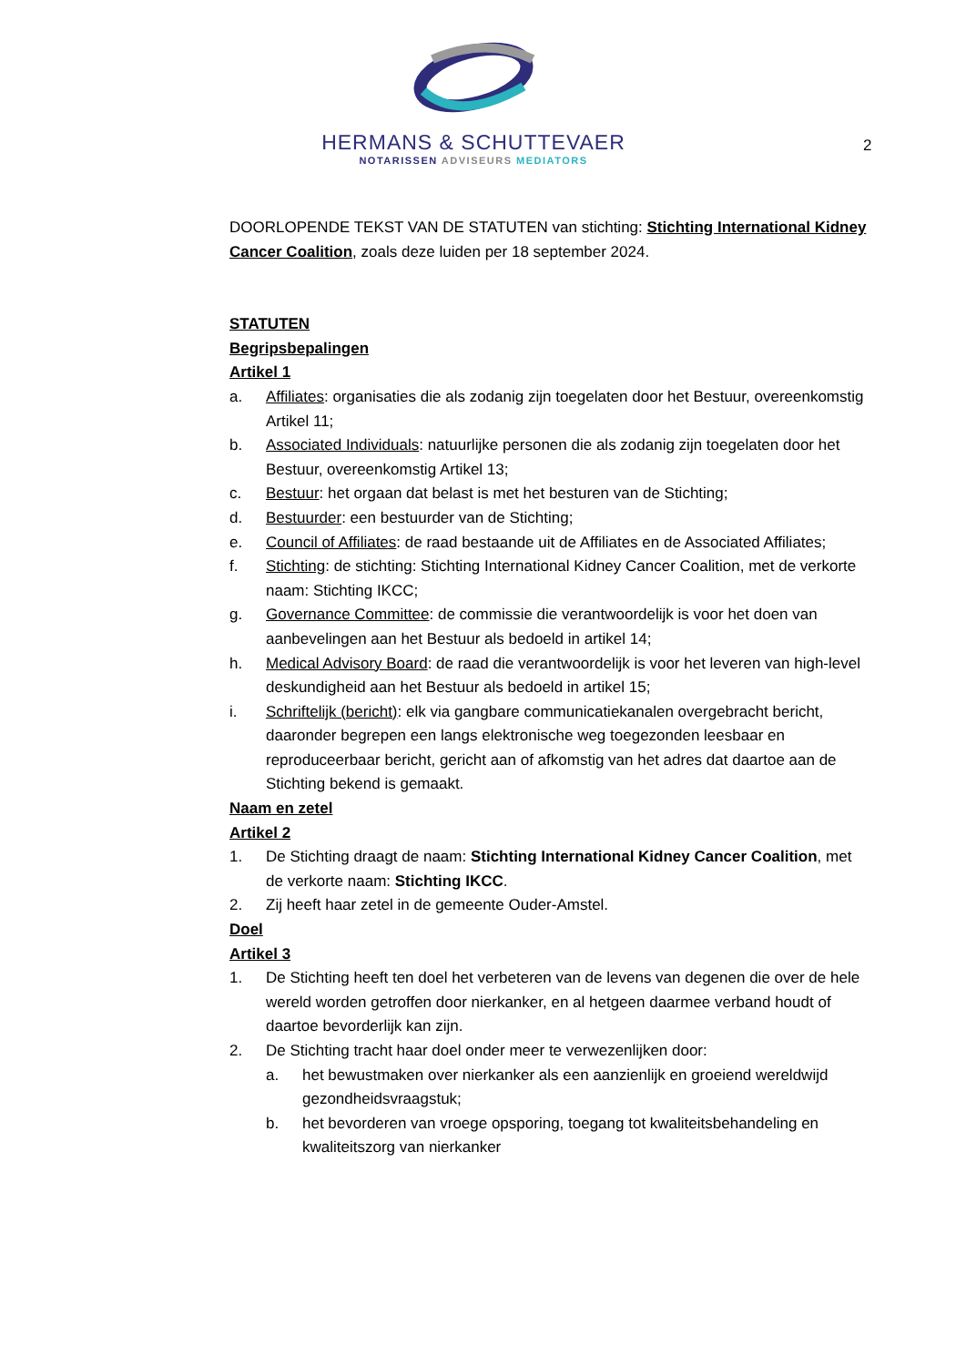HERMANS & SCHUTTEVAER
NOTARISSEN ADVISEURS MEDIATORS
2
DOORLOPENDE TEKST VAN DE STATUTEN van stichting: Stichting International Kidney Cancer Coalition, zoals deze luiden per 18 september 2024.
STATUTEN
Begripsbepalingen
Artikel 1
a. Affiliates: organisaties die als zodanig zijn toegelaten door het Bestuur, overeenkomstig Artikel 11;
b. Associated Individuals: natuurlijke personen die als zodanig zijn toegelaten door het Bestuur, overeenkomstig Artikel 13;
c. Bestuur: het orgaan dat belast is met het besturen van de Stichting;
d. Bestuurder: een bestuurder van de Stichting;
e. Council of Affiliates: de raad bestaande uit de Affiliates en de Associated Affiliates;
f. Stichting: de stichting: Stichting International Kidney Cancer Coalition, met de verkorte naam: Stichting IKCC;
g. Governance Committee: de commissie die verantwoordelijk is voor het doen van aanbevelingen aan het Bestuur als bedoeld in artikel 14;
h. Medical Advisory Board: de raad die verantwoordelijk is voor het leveren van high-level deskundigheid aan het Bestuur als bedoeld in artikel 15;
i. Schriftelijk (bericht): elk via gangbare communicatiekanalen overgebracht bericht, daaronder begrepen een langs elektronische weg toegezonden leesbaar en reproduceerbaar bericht, gericht aan of afkomstig van het adres dat daartoe aan de Stichting bekend is gemaakt.
Naam en zetel
Artikel 2
1. De Stichting draagt de naam: Stichting International Kidney Cancer Coalition, met de verkorte naam: Stichting IKCC.
2. Zij heeft haar zetel in de gemeente Ouder-Amstel.
Doel
Artikel 3
1. De Stichting heeft ten doel het verbeteren van de levens van degenen die over de hele wereld worden getroffen door nierkanker, en al hetgeen daarmee verband houdt of daartoe bevorderlijk kan zijn.
2. De Stichting tracht haar doel onder meer te verwezenlijken door:
a. het bewustmaken over nierkanker als een aanzienlijk en groeiend wereldwijd gezondheidsvraagstuk;
b. het bevorderen van vroege opsporing, toegang tot kwaliteitsbehandeling en kwaliteitszorg van nierkanker